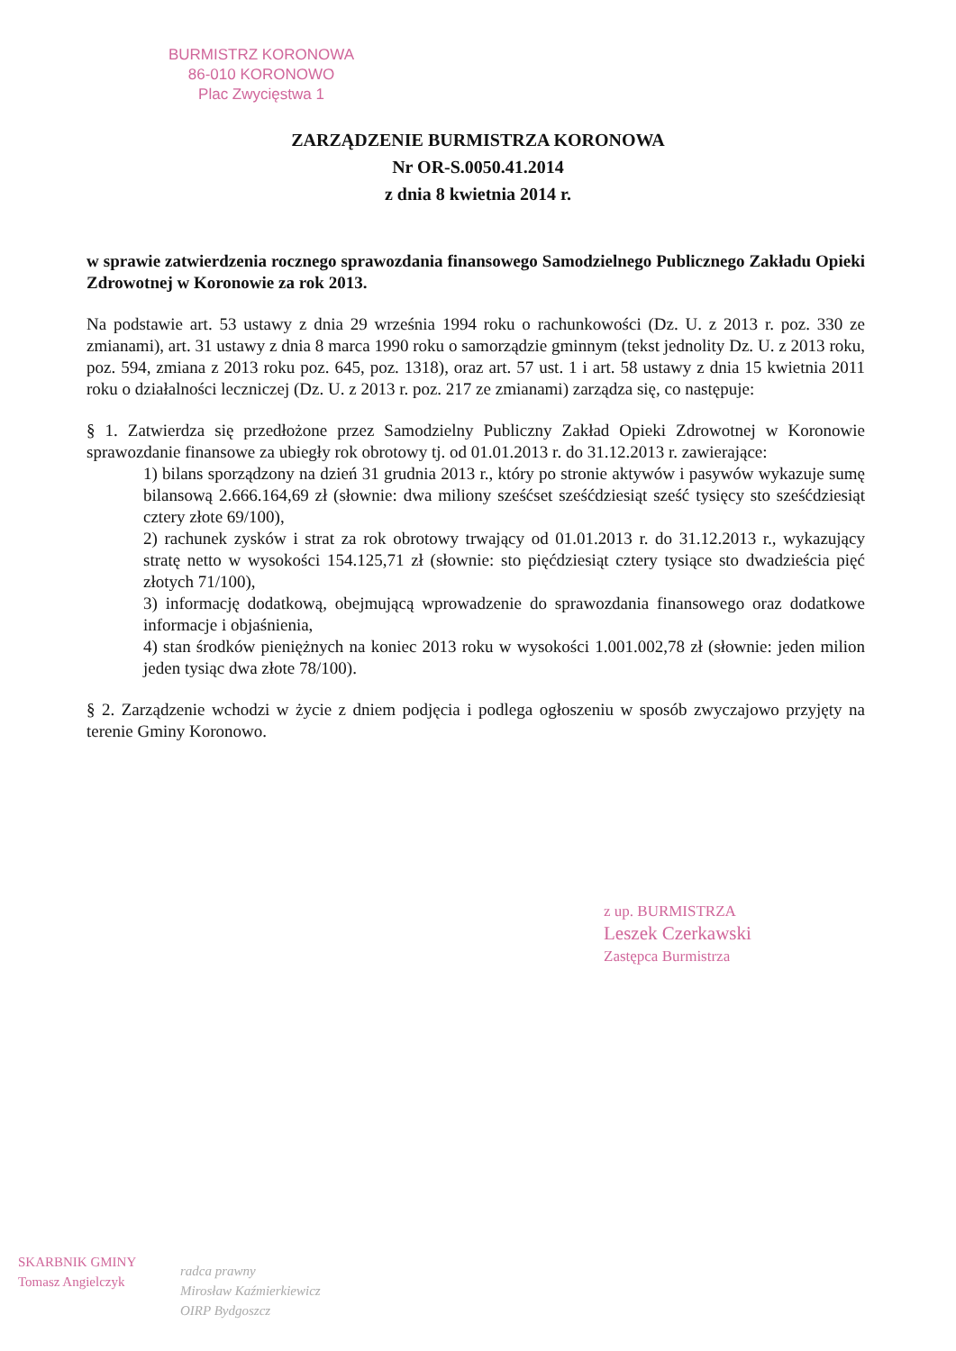BURMISTRZ KORONOWA
86-010 KORONOWO
Plac Zwycięstwa 1
ZARZĄDZENIE BURMISTRZA KORONOWA
Nr OR-S.0050.41.2014
z dnia 8 kwietnia 2014 r.
w sprawie zatwierdzenia rocznego sprawozdania finansowego Samodzielnego Publicznego Zakładu Opieki Zdrowotnej w Koronowie za rok 2013.
Na podstawie art. 53 ustawy z dnia 29 września 1994 roku o rachunkowości (Dz. U. z 2013 r. poz. 330 ze zmianami), art. 31 ustawy z dnia 8 marca 1990 roku o samorządzie gminnym (tekst jednolity Dz. U. z 2013 roku, poz. 594, zmiana z 2013 roku poz. 645, poz. 1318), oraz art. 57 ust. 1 i art. 58 ustawy z dnia 15 kwietnia 2011 roku o działalności leczniczej (Dz. U. z 2013 r. poz. 217 ze zmianami) zarządza się, co następuje:
§ 1. Zatwierdza się przedłożone przez Samodzielny Publiczny Zakład Opieki Zdrowotnej w Koronowie sprawozdanie finansowe za ubiegły rok obrotowy tj. od 01.01.2013 r. do 31.12.2013 r. zawierające:
1) bilans sporządzony na dzień 31 grudnia 2013 r., który po stronie aktywów i pasywów wykazuje sumę bilansową 2.666.164,69 zł (słownie: dwa miliony sześćset sześćdziesiąt sześć tysięcy sto sześćdziesiąt cztery złote 69/100),
2) rachunek zysków i strat za rok obrotowy trwający od 01.01.2013 r. do 31.12.2013 r., wykazujący stratę netto w wysokości 154.125,71 zł (słownie: sto pięćdziesiąt cztery tysiące sto dwadzieścia pięć złotych 71/100),
3) informację dodatkową, obejmującą wprowadzenie do sprawozdania finansowego oraz dodatkowe informacje i objaśnienia,
4) stan środków pieniężnych na koniec 2013 roku w wysokości 1.001.002,78 zł (słownie: jeden milion jeden tysiąc dwa złote 78/100).
§ 2. Zarządzenie wchodzi w życie z dniem podjęcia i podlega ogłoszeniu w sposób zwyczajowo przyjęty na terenie Gminy Koronowo.
z up. BURMISTRZA
Leszek Czerkawski
Zastępca Burmistrza
SKARBNIK GMINY
Tomasz Angielczyk
radca prawny
Mirosław Kaźmierkiewicz
OIRP Bydgoszcz